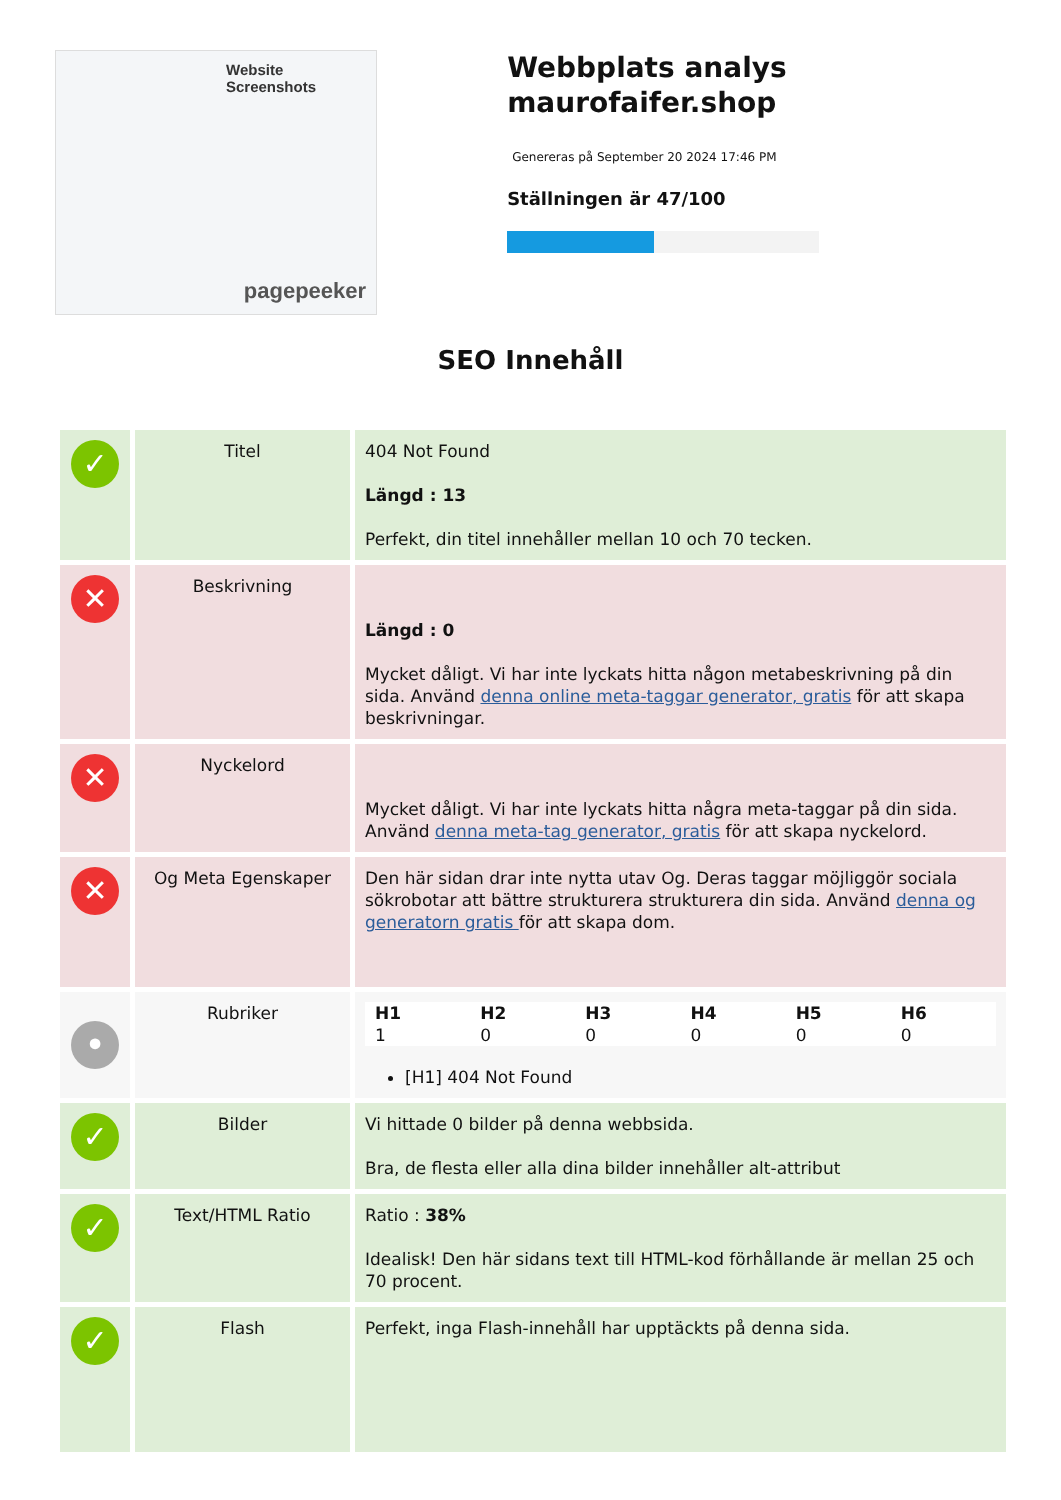Website Screenshots
pagepeeker
Webbplats analys maurofaifer.shop
Genereras på September 20 2024 17:46 PM
Ställningen är 47/100
SEO Innehåll
| ✓ | Titel | 404 Not Found Längd : 13 Perfekt, din titel innehåller mellan 10 och 70 tecken. |
| ✕ | Beskrivning | Längd : 0 Mycket dåligt. Vi har inte lyckats hitta någon metabeskrivning på din sida. Använd denna online meta-taggar generator, gratis för att skapa beskrivningar. |
| ✕ | Nyckelord | Mycket dåligt. Vi har inte lyckats hitta några meta-taggar på din sida. Använd denna meta-tag generator, gratis för att skapa nyckelord. |
| ✕ | Og Meta Egenskaper | Den här sidan drar inte nytta utav Og. Deras taggar möjliggör sociala sökrobotar att bättre strukturera strukturera din sida. Använd denna og generatorn gratis för att skapa dom. |
| • | Rubriker | / H1 1 / H2 0 / H3 0 / H4 0 / H5 0 / H6 0 / [H1] 404 Not Found |
| ✓ | Bilder | Vi hittade 0 bilder på denna webbsida. Bra, de flesta eller alla dina bilder innehåller alt-attribut |
| ✓ | Text/HTML Ratio | Ratio : 38% Idealisk! Den här sidans text till HTML-kod förhållande är mellan 25 och 70 procent. |
| ✓ | Flash | Perfekt, inga Flash-innehåll har upptäckts på denna sida. |